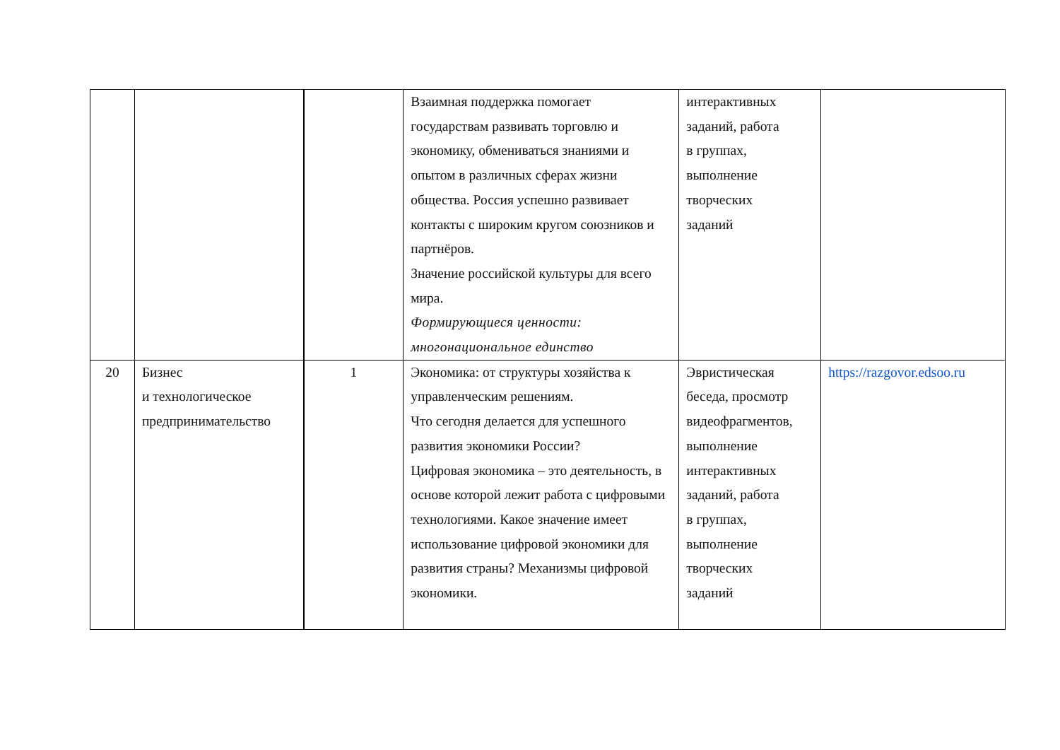| | | | Взаимная поддержка помогает государствам развивать торговлю и экономику, обмениваться знаниями и опытом в различных сферах жизни общества. Россия успешно развивает контакты с широким кругом союзников и партнёров. Значение российской культуры для всего мира. Формирующиеся ценности: многонациональное единство | интерактивных заданий, работа в группах, выполнение творческих заданий | |
| 20 | Бизнес и технологическое предпринимательство | 1 | Экономика: от структуры хозяйства к управленческим решениям. Что сегодня делается для успешного развития экономики России? Цифровая экономика – это деятельность, в основе которой лежит работа с цифровыми технологиями. Какое значение имеет использование цифровой экономики для развития страны? Механизмы цифровой экономики. | Эвристическая беседа, просмотр видеофрагментов, выполнение интерактивных заданий, работа в группах, выполнение творческих заданий | https://razgovor.edsoo.ru |